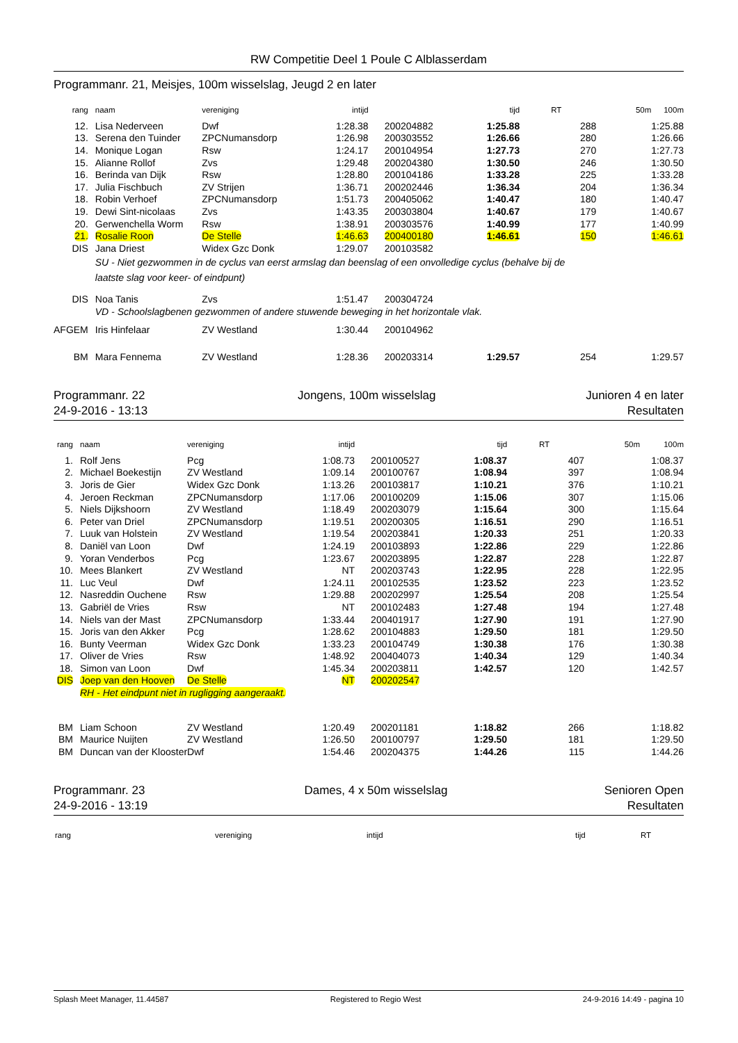RW Competitie Deel 1 Poule C Alblasserdam
Programmanr. 21, Meisjes, 100m wisselslag, Jeugd 2 en later
| rang | naam | vereniging | intijd | | tijd | RT | 50m | 100m |
| --- | --- | --- | --- | --- | --- | --- | --- | --- |
| 12. | Lisa Nederveen | Dwf | 1:28.38 | 200204882 | 1:25.88 | 288 | | 1:25.88 |
| 13. | Serena den Tuinder | ZPCNumansdorp | 1:26.98 | 200303552 | 1:26.66 | 280 | | 1:26.66 |
| 14. | Monique Logan | Rsw | 1:24.17 | 200104954 | 1:27.73 | 270 | | 1:27.73 |
| 15. | Alianne Rollof | Zvs | 1:29.48 | 200204380 | 1:30.50 | 246 | | 1:30.50 |
| 16. | Berinda van Dijk | Rsw | 1:28.80 | 200104186 | 1:33.28 | 225 | | 1:33.28 |
| 17. | Julia Fischbuch | ZV Strijen | 1:36.71 | 200202446 | 1:36.34 | 204 | | 1:36.34 |
| 18. | Robin Verhoef | ZPCNumansdorp | 1:51.73 | 200405062 | 1:40.47 | 180 | | 1:40.47 |
| 19. | Dewi Sint-nicolaas | Zvs | 1:43.35 | 200303804 | 1:40.67 | 179 | | 1:40.67 |
| 20. | Gerwenchella Worm | Rsw | 1:38.91 | 200303576 | 1:40.99 | 177 | | 1:40.99 |
| 21. | Rosalie Roon | De Stelle | 1:46.63 | 200400180 | 1:46.61 | 150 | | 1:46.61 |
| DIS | Jana Driest | Widex Gzc Donk | 1:29.07 | 200103582 | | | | |
| | SU - Niet gezwommen in de cyclus van eerst armslag dan beenslag of een onvolledige cyclus (behalve bij de laatste slag voor keer- of eindpunt) | | | | | | | |
| DIS | Noa Tanis | Zvs | 1:51.47 | 200304724 | | | | |
| | VD - Schoolslagbenen gezwommen of andere stuwende beweging in het horizontale vlak. | | | | | | | |
| AFGEM | Iris Hinfelaar | ZV Westland | 1:30.44 | 200104962 | | | | |
| BM | Mara Fennema | ZV Westland | 1:28.36 | 200203314 | 1:29.57 | 254 | | 1:29.57 |
Programmanr. 22
24-9-2016 - 13:13
Jongens, 100m wisselslag Junioren 4 en later
Resultaten
| rang | naam | vereniging | intijd | | tijd | RT | 50m | 100m |
| --- | --- | --- | --- | --- | --- | --- | --- | --- |
| 1. | Rolf Jens | Pcg | 1:08.73 | 200100527 | 1:08.37 | 407 | | 1:08.37 |
| 2. | Michael Boekestijn | ZV Westland | 1:09.14 | 200100767 | 1:08.94 | 397 | | 1:08.94 |
| 3. | Joris de Gier | Widex Gzc Donk | 1:13.26 | 200103817 | 1:10.21 | 376 | | 1:10.21 |
| 4. | Jeroen Reckman | ZPCNumansdorp | 1:17.06 | 200100209 | 1:15.06 | 307 | | 1:15.06 |
| 5. | Niels Dijkshoorn | ZV Westland | 1:18.49 | 200203079 | 1:15.64 | 300 | | 1:15.64 |
| 6. | Peter van Driel | ZPCNumansdorp | 1:19.51 | 200200305 | 1:16.51 | 290 | | 1:16.51 |
| 7. | Luuk van Holstein | ZV Westland | 1:19.54 | 200203841 | 1:20.33 | 251 | | 1:20.33 |
| 8. | Daniël van Loon | Dwf | 1:24.19 | 200103893 | 1:22.86 | 229 | | 1:22.86 |
| 9. | Yoran Venderbos | Pcg | 1:23.67 | 200203895 | 1:22.87 | 228 | | 1:22.87 |
| 10. | Mees Blankert | ZV Westland | NT | 200203743 | 1:22.95 | 228 | | 1:22.95 |
| 11. | Luc Veul | Dwf | 1:24.11 | 200102535 | 1:23.52 | 223 | | 1:23.52 |
| 12. | Nasreddin Ouchene | Rsw | 1:29.88 | 200202997 | 1:25.54 | 208 | | 1:25.54 |
| 13. | Gabriël de Vries | Rsw | NT | 200102483 | 1:27.48 | 194 | | 1:27.48 |
| 14. | Niels van der Mast | ZPCNumansdorp | 1:33.44 | 200401917 | 1:27.90 | 191 | | 1:27.90 |
| 15. | Joris van den Akker | Pcg | 1:28.62 | 200104883 | 1:29.50 | 181 | | 1:29.50 |
| 16. | Bunty Veerman | Widex Gzc Donk | 1:33.23 | 200104749 | 1:30.38 | 176 | | 1:30.38 |
| 17. | Oliver de Vries | Rsw | 1:48.92 | 200404073 | 1:40.34 | 129 | | 1:40.34 |
| 18. | Simon van Loon | Dwf | 1:45.34 | 200203811 | 1:42.57 | 120 | | 1:42.57 |
| DIS | Joep van den Hooven | De Stelle | NT | 200202547 | | | | |
| | RH - Het eindpunt niet in rugligging aangeraakt. | | | | | | | |
| BM | Liam Schoon | ZV Westland | 1:20.49 | 200201181 | 1:18.82 | 266 | | 1:18.82 |
| BM | Maurice Nuijten | ZV Westland | 1:26.50 | 200100797 | 1:29.50 | 181 | | 1:29.50 |
| BM | Duncan van der Klooster | Dwf | 1:54.46 | 200204375 | 1:44.26 | 115 | | 1:44.26 |
Programmanr. 23
24-9-2016 - 13:19
Dames, 4 x 50m wisselslag Senioren Open
Resultaten
rang vereniging intijd tijd RT
Splash Meet Manager, 11.44587 Registered to Regio West 24-9-2016 14:49 - pagina 10